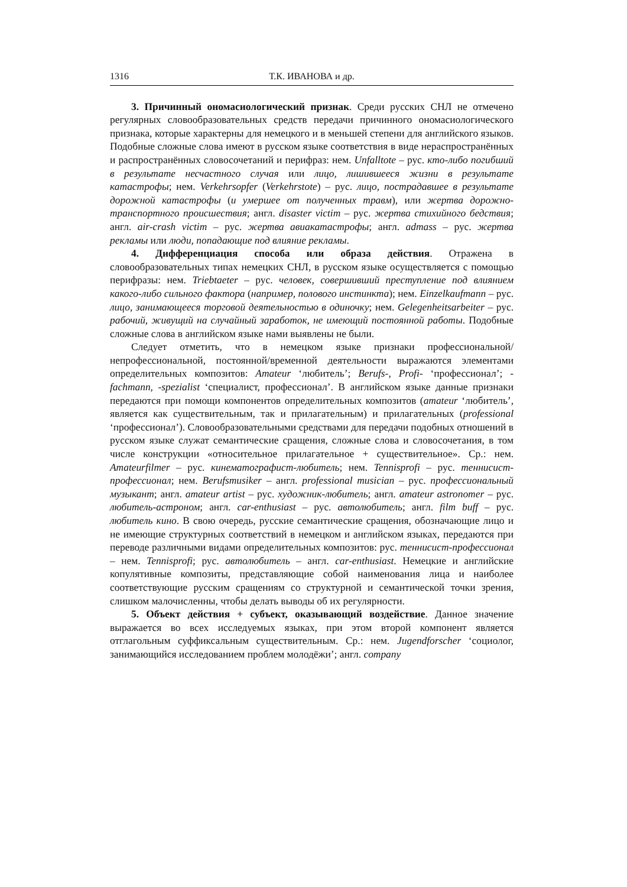1316 Т.К. ИВАНОВА и др.
3. Причинный ономасиологический признак. Среди русских СНЛ не отмечено регулярных словообразовательных средств передачи причинного ономасиологического признака, которые характерны для немецкого и в меньшей степени для английского языков. Подобные сложные слова имеют в русском языке соответствия в виде нераспространённых и распространённых словосочетаний и перифраз: нем. Unfalltote – рус. кто-либо погибший в результате несчастного случая или лицо, лишившееся жизни в результате катастрофы; нем. Verkehrsopfer (Verkehrstote) – рус. лицо, пострадавшее в результате дорожной катастрофы (и умершее от полученных травм), или жертва дорожно-транспортного происшествия; англ. disaster victim – рус. жертва стихийного бедствия; англ. air-crash victim – рус. жертва авиакатастрофы; англ. admass – рус. жертва рекламы или люди, попадающие под влияние рекламы.
4. Дифференциация способа или образа действия. Отражена в словообразовательных типах немецких СНЛ, в русском языке осуществляется с помощью перифразы: нем. Triebtaeter – рус. человек, совершивший преступление под влиянием какого-либо сильного фактора (например, полового инстинкта); нем. Einzelkaufmann – рус. лицо, занимающееся торговой деятельностью в одиночку; нем. Gelegenheitsarbeiter – рус. рабочий, живущий на случайный заработок, не имеющий постоянной работы. Подобные сложные слова в английском языке нами выявлены не были.
Следует отметить, что в немецком языке признаки профессиональной/непрофессиональной, постоянной/временной деятельности выражаются элементами определительных композитов: Amateur ‘любитель’; Berufs-, Profi- ‘профессионал’; -fachmann, -spezialist ‘специалист, профессионал’. В английском языке данные признаки передаются при помощи компонентов определительных композитов (amateur ‘любитель’, является как существительным, так и прилагательным) и прилагательных (professional ‘профессионал’). Словообразовательными средствами для передачи подобных отношений в русском языке служат семантические сращения, сложные слова и словосочетания, в том числе конструкции «относительное прилагательное + существительное». Ср.: нем. Amateurfilmer – рус. кинематографист-любитель; нем. Tennisprofi – рус. теннисист-профессионал; нем. Berufsmusiker – англ. professional musician – рус. профессиональный музыкант; англ. amateur artist – рус. художник-любитель; англ. amateur astronomer – рус. любитель-астроном; англ. car-enthusiast – рус. автолюбитель; англ. film buff – рус. любитель кино. В свою очередь, русские семантические сращения, обозначающие лицо и не имеющие структурных соответствий в немецком и английском языках, передаются при переводе различными видами определительных композитов: рус. теннисист-профессионал – нем. Tennisprofi; рус. автолюбитель – англ. car-enthusiast. Немецкие и английские копулятивные композиты, представляющие собой наименования лица и наиболее соответствующие русским сращениям со структурной и семантической точки зрения, слишком малочисленны, чтобы делать выводы об их регулярности.
5. Объект действия + субъект, оказывающий воздействие. Данное значение выражается во всех исследуемых языках, при этом второй компонент является отглагольным суффиксальным существительным. Ср.: нем. Jugendforscher ‘социолог, занимающийся исследованием проблем молодёжи’; англ. company